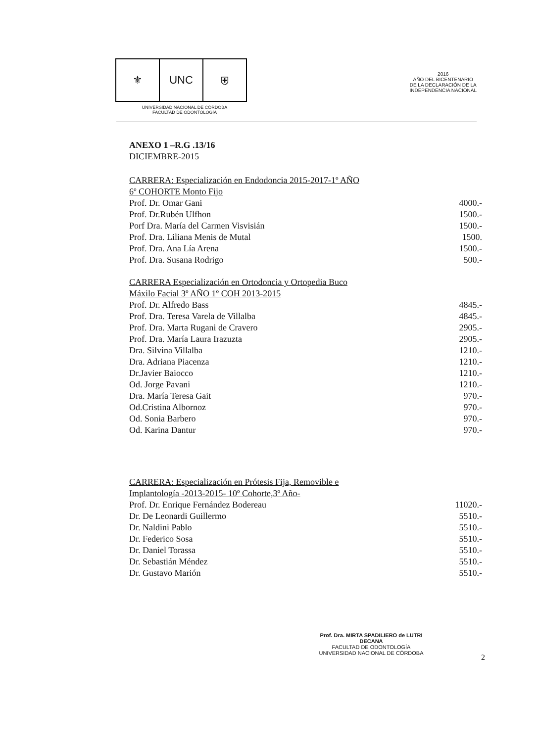⚜ UNC ⛨
UNIVERSIDAD NACIONAL DE CÓRDOBA
FACULTAD DE ODONTOLOGÍA
2016
AÑO DEL BICENTENARIO
DE LA DECLARACIÓN DE LA
INDEPENDENCIA NACIONAL
ANEXO 1 –R.G .13/16
DICIEMBRE-2015
CARRERA: Especialización en Endodoncia 2015-2017-1º AÑO
6º COHORTE Monto Fijo
| Prof. Dr. Omar Gani | 4000.- |
| Prof. Dr.Rubén Ulfhon | 1500.- |
| Porf Dra. María del Carmen Visvisián | 1500.- |
| Prof. Dra. Liliana Menis de Mutal | 1500. |
| Prof. Dra. Ana Lía Arena | 1500.- |
| Prof. Dra. Susana Rodrigo | 500.- |
CARRERA Especialización en Ortodoncia y Ortopedia Buco
Máxilo Facial 3º AÑO 1º COH 2013-2015
| Prof. Dr. Alfredo Bass | 4845.- |
| Prof. Dra. Teresa Varela de Villalba | 4845.- |
| Prof. Dra. Marta Rugani de Cravero | 2905.- |
| Prof. Dra. María Laura Irazuzta | 2905.- |
| Dra. Silvina Villalba | 1210.- |
| Dra. Adriana Piacenza | 1210.- |
| Dr.Javier Baiocco | 1210.- |
| Od. Jorge Pavani | 1210.- |
| Dra. María Teresa Gait | 970.- |
| Od.Cristina Albornoz | 970.- |
| Od. Sonia Barbero | 970.- |
| Od. Karina Dantur | 970.- |
CARRERA: Especialización en Prótesis Fija, Removible e
Implantología -2013-2015- 10º Cohorte,3º Año-
| Prof. Dr. Enrique Fernández Bodereau | 11020.- |
| Dr. De Leonardi Guillermo | 5510.- |
| Dr. Naldini Pablo | 5510.- |
| Dr. Federico Sosa | 5510.- |
| Dr. Daniel Torassa | 5510.- |
| Dr. Sebastián Méndez | 5510.- |
| Dr. Gustavo Marión | 5510.- |
Prof. Dra. MIRTA SPADILIERO de LUTRI
DECANA
FACULTAD DE ODONTOLOGÍA
UNIVERSIDAD NACIONAL DE CÓRDOBA
2